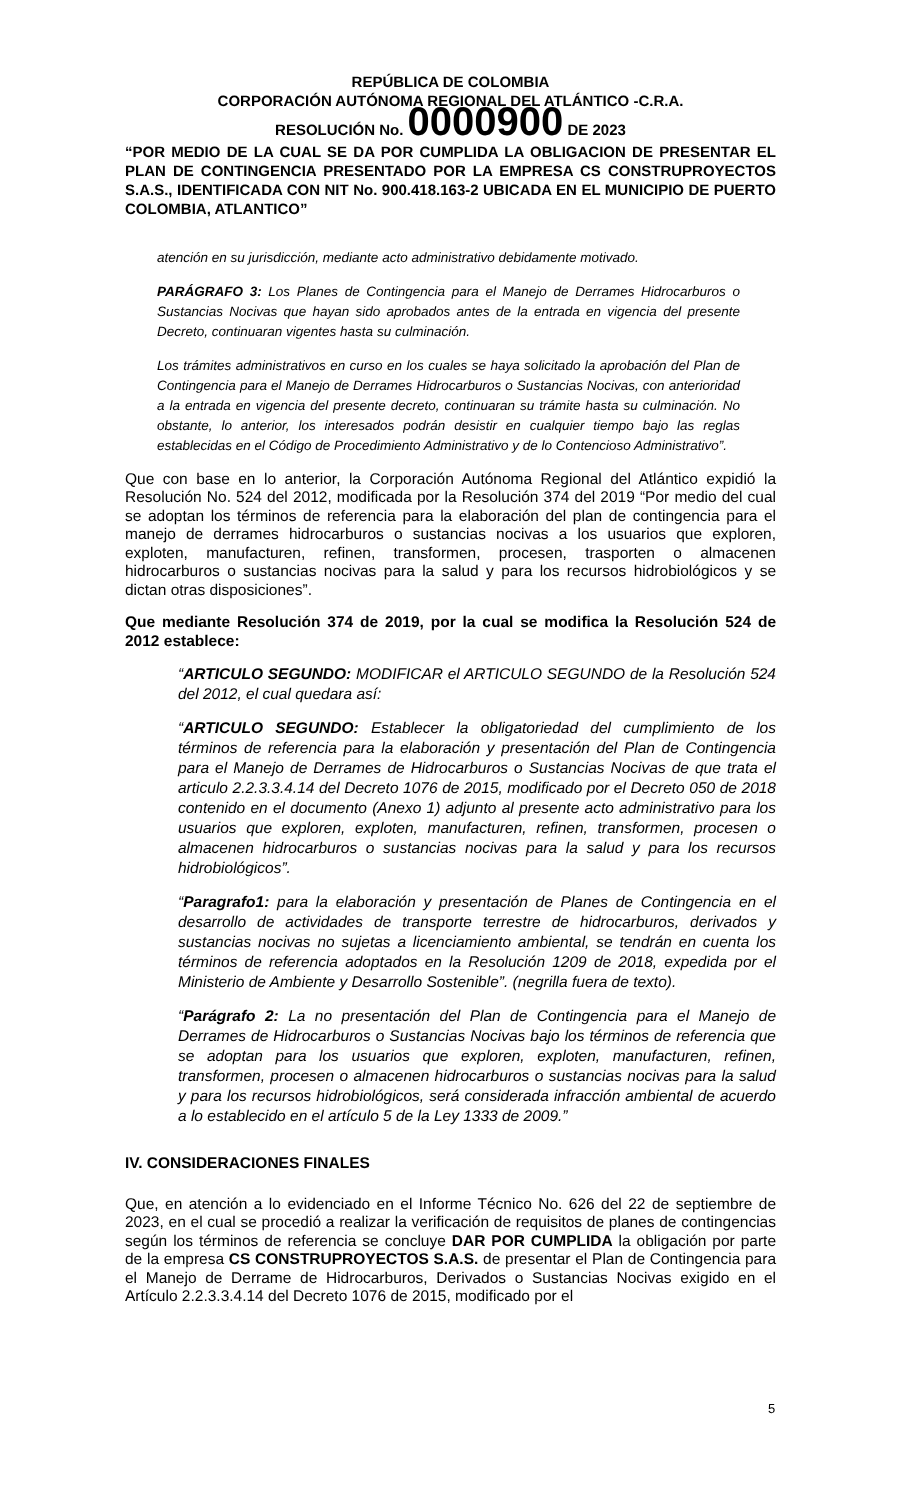REPÚBLICA DE COLOMBIA
CORPORACIÓN AUTÓNOMA REGIONAL DEL ATLÁNTICO -C.R.A.
RESOLUCIÓN No. 0000900 DE 2023
“POR MEDIO DE LA CUAL SE DA POR CUMPLIDA LA OBLIGACION DE PRESENTAR EL PLAN DE CONTINGENCIA PRESENTADO POR LA EMPRESA CS CONSTRUPROYECTOS S.A.S., IDENTIFICADA CON NIT No. 900.418.163-2 UBICADA EN EL MUNICIPIO DE PUERTO COLOMBIA, ATLANTICO”
atención en su jurisdicción, mediante acto administrativo debidamente motivado.
PARÁGRAFO 3: Los Planes de Contingencia para el Manejo de Derrames Hidrocarburos o Sustancias Nocivas que hayan sido aprobados antes de la entrada en vigencia del presente Decreto, continuaran vigentes hasta su culminación.
Los trámites administrativos en curso en los cuales se haya solicitado la aprobación del Plan de Contingencia para el Manejo de Derrames Hidrocarburos o Sustancias Nocivas, con anterioridad a la entrada en vigencia del presente decreto, continuaran su trámite hasta su culminación. No obstante, lo anterior, los interesados podrán desistir en cualquier tiempo bajo las reglas establecidas en el Código de Procedimiento Administrativo y de lo Contencioso Administrativo”.
Que con base en lo anterior, la Corporación Autónoma Regional del Atlántico expidió la Resolución No. 524 del 2012, modificada por la Resolución 374 del 2019 “Por medio del cual se adoptan los términos de referencia para la elaboración del plan de contingencia para el manejo de derrames hidrocarburos o sustancias nocivas a los usuarios que exploren, exploten, manufacturen, refinen, transformen, procesen, trasporten o almacenen hidrocarburos o sustancias nocivas para la salud y para los recursos hidrobiológicos y se dictan otras disposiciones”.
Que mediante Resolución 374 de 2019, por la cual se modifica la Resolución 524 de 2012 establece:
“ARTICULO SEGUNDO: MODIFICAR el ARTICULO SEGUNDO de la Resolución 524 del 2012, el cual quedara así:
“ARTICULO SEGUNDO: Establecer la obligatoriedad del cumplimiento de los términos de referencia para la elaboración y presentación del Plan de Contingencia para el Manejo de Derrames de Hidrocarburos o Sustancias Nocivas de que trata el articulo 2.2.3.3.4.14 del Decreto 1076 de 2015, modificado por el Decreto 050 de 2018 contenido en el documento (Anexo 1) adjunto al presente acto administrativo para los usuarios que exploren, exploten, manufacturen, refinen, transformen, procesen o almacenen hidrocarburos o sustancias nocivas para la salud y para los recursos hidrobiológicos”.
“Paragrafo1: para la elaboración y presentación de Planes de Contingencia en el desarrollo de actividades de transporte terrestre de hidrocarburos, derivados y sustancias nocivas no sujetas a licenciamiento ambiental, se tendrán en cuenta los términos de referencia adoptados en la Resolución 1209 de 2018, expedida por el Ministerio de Ambiente y Desarrollo Sostenible”. (negrilla fuera de texto).
“Parágrafo 2: La no presentación del Plan de Contingencia para el Manejo de Derrames de Hidrocarburos o Sustancias Nocivas bajo los términos de referencia que se adoptan para los usuarios que exploren, exploten, manufacturen, refinen, transformen, procesen o almacenen hidrocarburos o sustancias nocivas para la salud y para los recursos hidrobiológicos, será considerada infracción ambiental de acuerdo a lo establecido en el artículo 5 de la Ley 1333 de 2009.”
IV. CONSIDERACIONES FINALES
Que, en atención a lo evidenciado en el Informe Técnico No. 626 del 22 de septiembre de 2023, en el cual se procedió a realizar la verificación de requisitos de planes de contingencias según los términos de referencia se concluye DAR POR CUMPLIDA la obligación por parte de la empresa CS CONSTRUPROYECTOS S.A.S. de presentar el Plan de Contingencia para el Manejo de Derrame de Hidrocarburos, Derivados o Sustancias Nocivas exigido en el Artículo 2.2.3.3.4.14 del Decreto 1076 de 2015, modificado por el
5